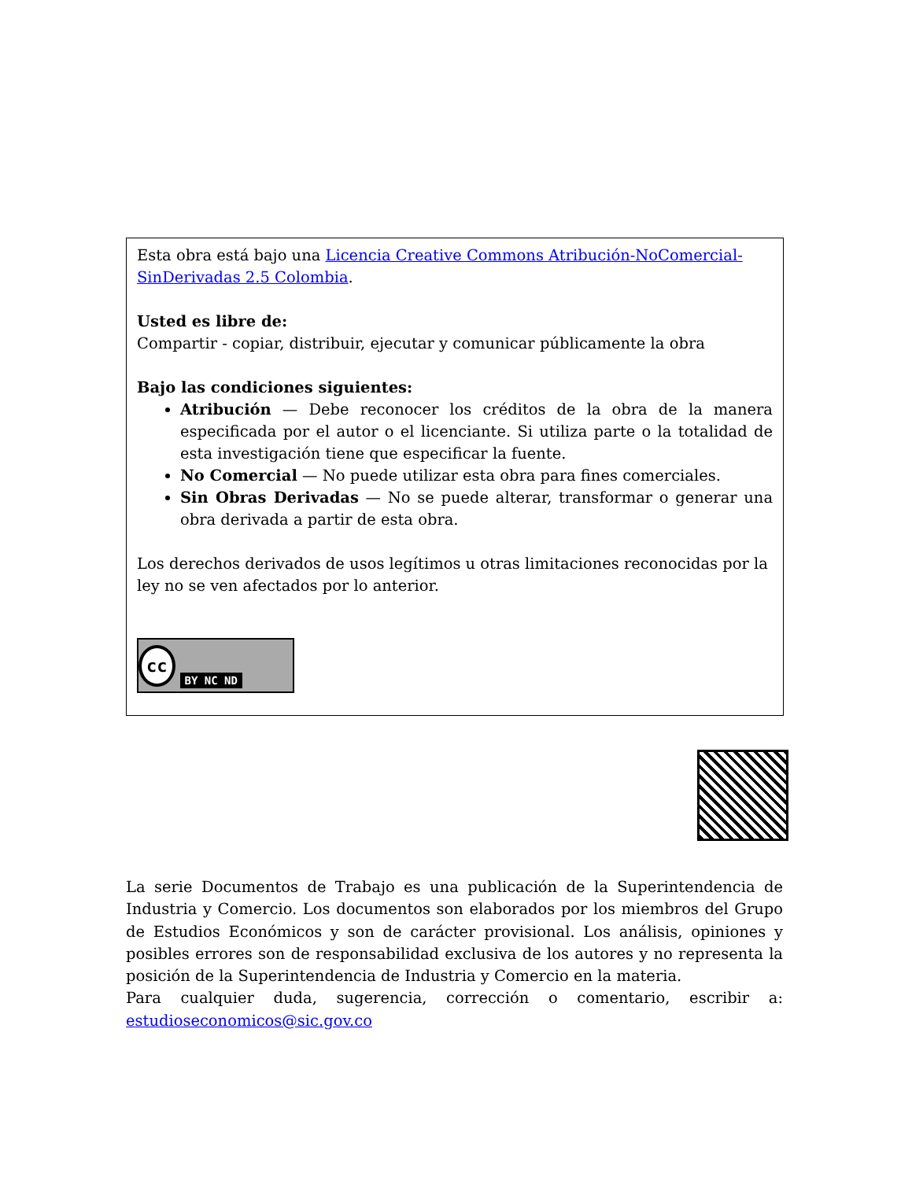Esta obra está bajo una Licencia Creative Commons Atribución-NoComercial-SinDerivadas 2.5 Colombia.
Usted es libre de:
Compartir - copiar, distribuir, ejecutar y comunicar públicamente la obra
Bajo las condiciones siguientes:
Atribución — Debe reconocer los créditos de la obra de la manera especificada por el autor o el licenciante. Si utiliza parte o la totalidad de esta investigación tiene que especificar la fuente.
No Comercial — No puede utilizar esta obra para fines comerciales.
Sin Obras Derivadas — No se puede alterar, transformar o generar una obra derivada a partir de esta obra.
Los derechos derivados de usos legítimos u otras limitaciones reconocidas por la ley no se ven afectados por lo anterior.
cc BY NC ND
La serie Documentos de Trabajo es una publicación de la Superintendencia de Industria y Comercio. Los documentos son elaborados por los miembros del Grupo de Estudios Económicos y son de carácter provisional. Los análisis, opiniones y posibles errores son de responsabilidad exclusiva de los autores y no representa la posición de la Superintendencia de Industria y Comercio en la materia.
Para cualquier duda, sugerencia, corrección o comentario, escribir a: estudioseconomicos@sic.gov.co